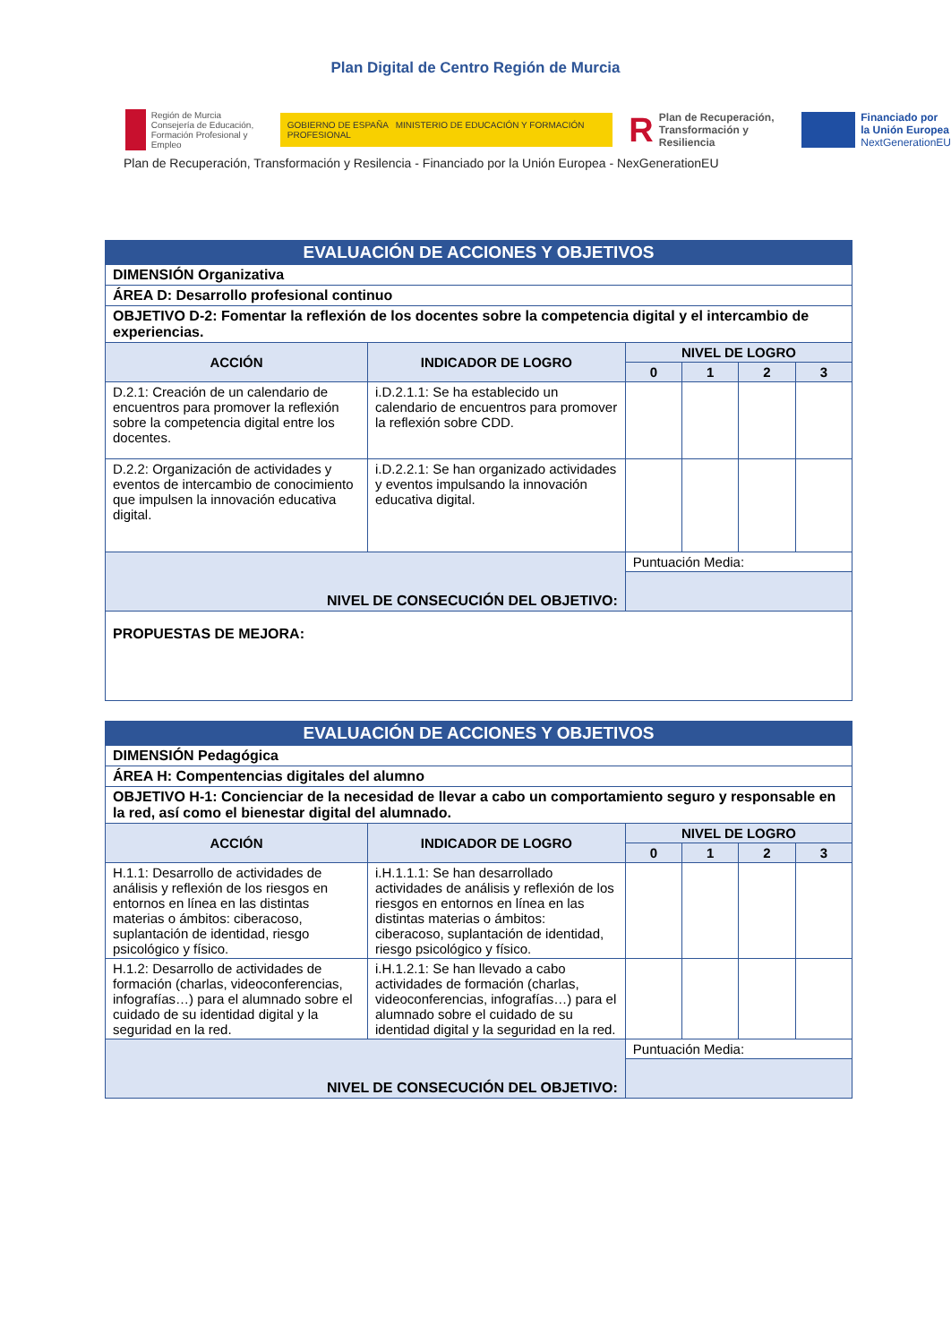Plan Digital de Centro Región de Murcia
Región de Murcia
Consejería de Educación,
Formación Profesional y Empleo
GOBIERNO DE ESPAÑA MINISTERIO DE EDUCACIÓN Y FORMACIÓN PROFESIONAL
R Plan de Recuperación,
Transformación y Resiliencia
Financiado por
la Unión Europea
NextGenerationEU
Plan de Recuperación, Transformación y Resilencia - Financiado por la Unión Europea - NexGenerationEU
| EVALUACIÓN DE ACCIONES Y OBJETIVOS | | | | | |
| DIMENSIÓN Organizativa | | | | | |
| ÁREA D: Desarrollo profesional continuo | | | | | |
| OBJETIVO D-2: Fomentar la reflexión de los docentes sobre la competencia digital y el intercambio de experiencias. | | | | | |
| ACCIÓN | INDICADOR DE LOGRO | NIVEL DE LOGRO | | | |
| | | 0 | 1 | 2 | 3 |
| D.2.1: Creación de un calendario de encuentros para promover la reflexión sobre la competencia digital entre los docentes. | i.D.2.1.1: Se ha establecido un calendario de encuentros para promover la reflexión sobre CDD. | | | | |
| D.2.2: Organización de actividades y eventos de intercambio de conocimiento que impulsen la innovación educativa digital. | i.D.2.2.1: Se han organizado actividades y eventos impulsando la innovación educativa digital. | | | | |
| NIVEL DE CONSECUCIÓN DEL OBJETIVO: | | Puntuación Media: | | | |
| PROPUESTAS DE MEJORA: | | | | | |
| EVALUACIÓN DE ACCIONES Y OBJETIVOS | | | | | |
| DIMENSIÓN Pedagógica | | | | | |
| ÁREA H: Compentencias digitales del alumno | | | | | |
| OBJETIVO H-1: Concienciar de la necesidad de llevar a cabo un comportamiento seguro y responsable en la red, así como el bienestar digital del alumnado. | | | | | |
| ACCIÓN | INDICADOR DE LOGRO | NIVEL DE LOGRO | | | |
| | | 0 | 1 | 2 | 3 |
| H.1.1: Desarrollo de actividades de análisis y reflexión de los riesgos en entornos en línea en las distintas materias o ámbitos: ciberacoso, suplantación de identidad, riesgo psicológico y físico. | i.H.1.1.1: Se han desarrollado actividades de análisis y reflexión de los riesgos en entornos en línea en las distintas materias o ámbitos: ciberacoso, suplantación de identidad, riesgo psicológico y físico. | | | | |
| H.1.2: Desarrollo de actividades de formación (charlas, videoconferencias, infografías…) para el alumnado sobre el cuidado de su identidad digital y la seguridad en la red. | i.H.1.2.1: Se han llevado a cabo actividades de formación (charlas, videoconferencias, infografías…) para el alumnado sobre el cuidado de su identidad digital y la seguridad en la red. | | | | |
| NIVEL DE CONSECUCIÓN DEL OBJETIVO: | | Puntuación Media: | | | |